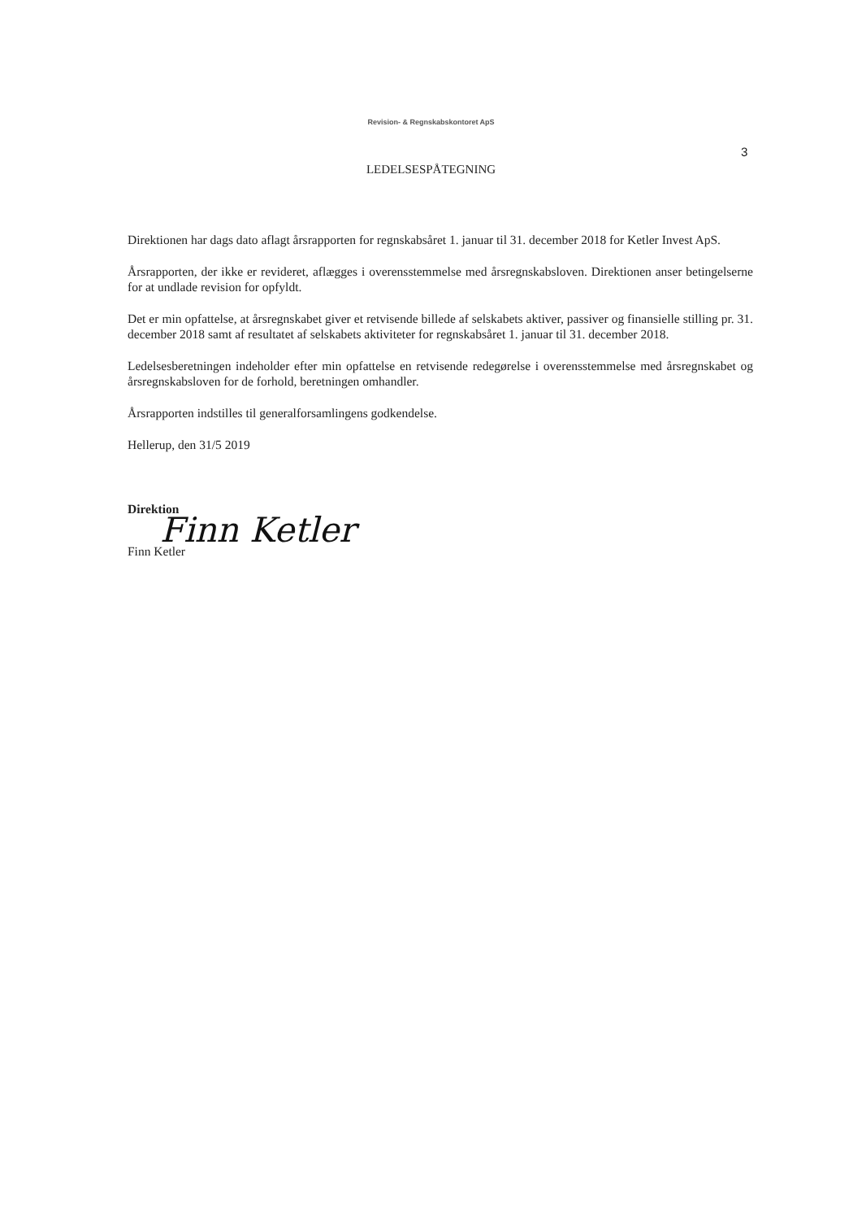Revision- & Regnskabskontoret ApS
3
LEDELSESPÅTEGNING
Direktionen har dags dato aflagt årsrapporten for regnskabsåret 1. januar til 31. december 2018 for Ketler Invest ApS.
Årsrapporten, der ikke er revideret, aflægges i overensstemmelse med årsregnskabsloven. Direktionen anser betingelserne for at undlade revision for opfyldt.
Det er min opfattelse, at årsregnskabet giver et retvisende billede af selskabets aktiver, passiver og finansielle stilling pr. 31. december 2018 samt af resultatet af selskabets aktiviteter for regnskabsåret 1. januar til 31. december 2018.
Ledelsesberetningen indeholder efter min opfattelse en retvisende redegørelse i overensstemmelse med årsregnskabet og årsregnskabsloven for de forhold, beretningen omhandler.
Årsrapporten indstilles til generalforsamlingens godkendelse.
Hellerup, den 31/5 2019
Direktion
Finn Ketler
Finn Ketler